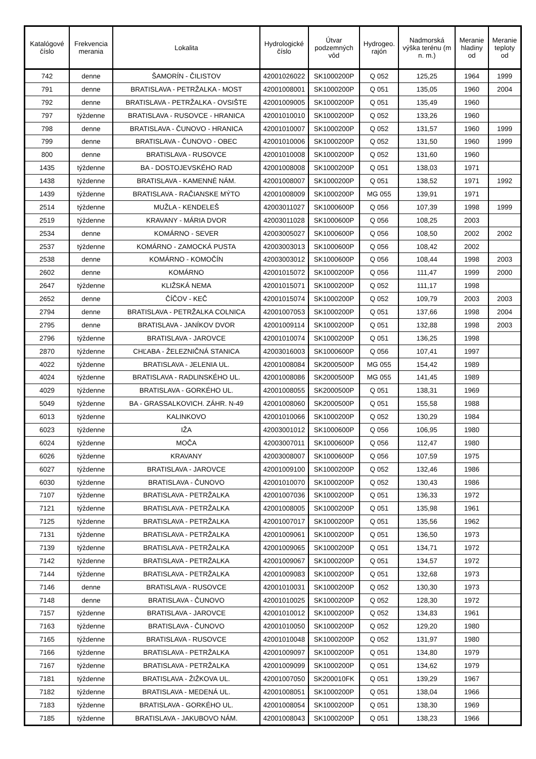| Katalógové číslo | Frekvencia merania | Lokalita | Hydrologické číslo | Útvar podzemných vôd | Hydrogeo. rajón | Nadmorská výška terénu (m n. m.) | Meranie hladiny od | Meranie teploty od |
| --- | --- | --- | --- | --- | --- | --- | --- | --- |
| 742 | denne | ŠAMORÍN - ČILISTOV | 42001026022 | SK1000200P | Q 052 | 125,25 | 1964 | 1999 |
| 791 | denne | BRATISLAVA - PETRŽALKA - MOST | 42001008001 | SK1000200P | Q 051 | 135,05 | 1960 | 2004 |
| 792 | denne | BRATISLAVA - PETRŽALKA - OVSIŠTE | 42001009005 | SK1000200P | Q 051 | 135,49 | 1960 | |
| 797 | týždenne | BRATISLAVA - RUSOVCE - HRANICA | 42001010010 | SK1000200P | Q 052 | 133,26 | 1960 | |
| 798 | denne | BRATISLAVA - ČUNOVO - HRANICA | 42001010007 | SK1000200P | Q 052 | 131,57 | 1960 | 1999 |
| 799 | denne | BRATISLAVA - ČUNOVO - OBEC | 42001010006 | SK1000200P | Q 052 | 131,50 | 1960 | 1999 |
| 800 | denne | BRATISLAVA - RUSOVCE | 42001010008 | SK1000200P | Q 052 | 131,60 | 1960 | |
| 1435 | týždenne | BA - DOSTOJEVSKÉHO RAD | 42001008008 | SK1000200P | Q 051 | 138,03 | 1971 | |
| 1438 | týždenne | BRATISLAVA - KAMENNÉ NÁM. | 42001008007 | SK1000200P | Q 051 | 138,52 | 1971 | 1992 |
| 1439 | týždenne | BRATISLAVA - RAČIANSKE MÝTO | 42001008009 | SK1000200P | MG 055 | 139,91 | 1971 | |
| 2514 | týždenne | MUŽLA - KENDELEŠ | 42003011027 | SK1000600P | Q 056 | 107,39 | 1998 | 1999 |
| 2519 | týždenne | KRAVANY - MÁRIA DVOR | 42003011028 | SK1000600P | Q 056 | 108,25 | 2003 | |
| 2534 | denne | KOMÁRNO - SEVER | 42003005027 | SK1000600P | Q 056 | 108,50 | 2002 | 2002 |
| 2537 | týždenne | KOMÁRNO - ZAMOCKÁ PUSTA | 42003003013 | SK1000600P | Q 056 | 108,42 | 2002 | |
| 2538 | denne | KOMÁRNO - KOMOČÍN | 42003003012 | SK1000600P | Q 056 | 108,44 | 1998 | 2003 |
| 2602 | denne | KOMÁRNO | 42001015072 | SK1000200P | Q 056 | 111,47 | 1999 | 2000 |
| 2647 | týždenne | KLIŽSKÁ NEMA | 42001015071 | SK1000200P | Q 052 | 111,17 | 1998 | |
| 2652 | denne | ČÍČOV - KEČ | 42001015074 | SK1000200P | Q 052 | 109,79 | 2003 | 2003 |
| 2794 | denne | BRATISLAVA - PETRŽALKA COLNICA | 42001007053 | SK1000200P | Q 051 | 137,66 | 1998 | 2004 |
| 2795 | denne | BRATISLAVA - JANÍKOV DVOR | 42001009114 | SK1000200P | Q 051 | 132,88 | 1998 | 2003 |
| 2796 | týždenne | BRATISLAVA - JAROVCE | 42001010074 | SK1000200P | Q 051 | 136,25 | 1998 | |
| 2870 | týždenne | CHĽABA - ŽELEZNIČNÁ STANICA | 42003016003 | SK1000600P | Q 056 | 107,41 | 1997 | |
| 4022 | týždenne | BRATISLAVA - JELENIA UL. | 42001008084 | SK2000500P | MG 055 | 154,42 | 1989 | |
| 4024 | týždenne | BRATISLAVA - RADLINSKÉHO UL. | 42001008086 | SK2000500P | MG 055 | 141,45 | 1989 | |
| 4029 | týždenne | BRATISLAVA - GORKÉHO UL. | 42001008055 | SK2000500P | Q 051 | 138,31 | 1969 | |
| 5049 | týždenne | BA - GRASSALKOVICH. ZÁHR. N-49 | 42001008060 | SK2000500P | Q 051 | 155,58 | 1988 | |
| 6013 | týždenne | KALINKOVO | 42001010066 | SK1000200P | Q 052 | 130,29 | 1984 | |
| 6023 | týždenne | IŽA | 42003001012 | SK1000600P | Q 056 | 106,95 | 1980 | |
| 6024 | týždenne | MOČA | 42003007011 | SK1000600P | Q 056 | 112,47 | 1980 | |
| 6026 | týždenne | KRAVANY | 42003008007 | SK1000600P | Q 056 | 107,59 | 1975 | |
| 6027 | týždenne | BRATISLAVA - JAROVCE | 42001009100 | SK1000200P | Q 052 | 132,46 | 1986 | |
| 6030 | týždenne | BRATISLAVA - ČUNOVO | 42001010070 | SK1000200P | Q 052 | 130,43 | 1986 | |
| 7107 | týždenne | BRATISLAVA - PETRŽALKA | 42001007036 | SK1000200P | Q 051 | 136,33 | 1972 | |
| 7121 | týždenne | BRATISLAVA - PETRŽALKA | 42001008005 | SK1000200P | Q 051 | 135,98 | 1961 | |
| 7125 | týždenne | BRATISLAVA - PETRŽALKA | 42001007017 | SK1000200P | Q 051 | 135,56 | 1962 | |
| 7131 | týždenne | BRATISLAVA - PETRŽALKA | 42001009061 | SK1000200P | Q 051 | 136,50 | 1973 | |
| 7139 | týždenne | BRATISLAVA - PETRŽALKA | 42001009065 | SK1000200P | Q 051 | 134,71 | 1972 | |
| 7142 | týždenne | BRATISLAVA - PETRŽALKA | 42001009067 | SK1000200P | Q 051 | 134,57 | 1972 | |
| 7144 | týždenne | BRATISLAVA - PETRŽALKA | 42001009083 | SK1000200P | Q 051 | 132,68 | 1973 | |
| 7146 | denne | BRATISLAVA - RUSOVCE | 42001010031 | SK1000200P | Q 052 | 130,30 | 1973 | |
| 7148 | denne | BRATISLAVA - ČUNOVO | 42001010025 | SK1000200P | Q 052 | 128,30 | 1972 | |
| 7157 | týždenne | BRATISLAVA - JAROVCE | 42001010012 | SK1000200P | Q 052 | 134,83 | 1961 | |
| 7163 | týždenne | BRATISLAVA - ČUNOVO | 42001010050 | SK1000200P | Q 052 | 129,20 | 1980 | |
| 7165 | týždenne | BRATISLAVA - RUSOVCE | 42001010048 | SK1000200P | Q 052 | 131,97 | 1980 | |
| 7166 | týždenne | BRATISLAVA - PETRŽALKA | 42001009097 | SK1000200P | Q 051 | 134,80 | 1979 | |
| 7167 | týždenne | BRATISLAVA - PETRŽALKA | 42001009099 | SK1000200P | Q 051 | 134,62 | 1979 | |
| 7181 | týždenne | BRATISLAVA - ŽIŽKOVA UL. | 42001007050 | SK200010FK | Q 051 | 139,29 | 1967 | |
| 7182 | týždenne | BRATISLAVA - MEDENÁ UL. | 42001008051 | SK1000200P | Q 051 | 138,04 | 1966 | |
| 7183 | týždenne | BRATISLAVA - GORKÉHO UL. | 42001008054 | SK1000200P | Q 051 | 138,30 | 1969 | |
| 7185 | týždenne | BRATISLAVA - JAKUBOVO NÁM. | 42001008043 | SK1000200P | Q 051 | 138,23 | 1966 | |